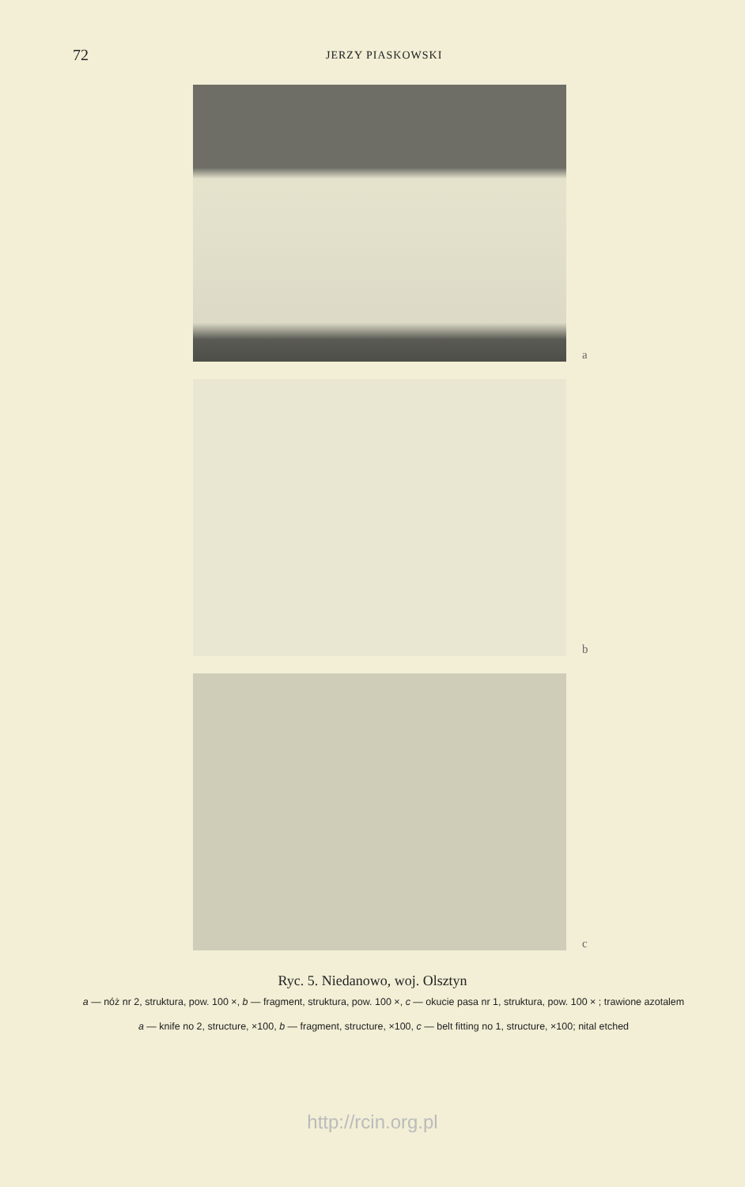72
JERZY PIASKOWSKI
a
b
c
Ryc. 5. Niedanowo, woj. Olsztyn
a — nóż nr 2, struktura, pow. 100 ×, b — fragment, struktura, pow. 100 ×, c — okucie pasa nr 1, struktura, pow. 100 × ; trawione azotalem
a — knife no 2, structure, ×100, b — fragment, structure, ×100, c — belt fitting no 1, structure, ×100; nital etched
http://rcin.org.pl